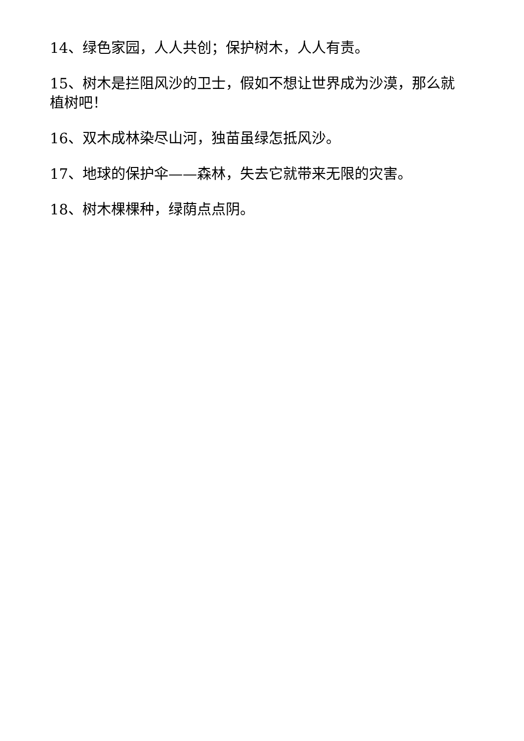14、绿色家园，人人共创；保护树木，人人有责。
15、树木是拦阻风沙的卫士，假如不想让世界成为沙漠，那么就植树吧！
16、双木成林染尽山河，独苗虽绿怎抵风沙。
17、地球的保护伞——森林，失去它就带来无限的灾害。
18、树木棵棵种，绿荫点点阴。